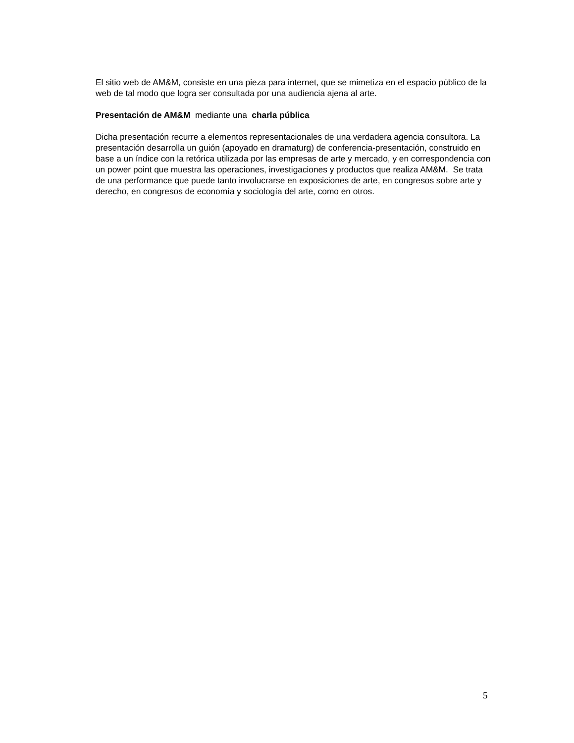El sitio web de AM&M, consiste en una pieza para internet, que se mimetiza en el espacio público de la web de tal modo que logra ser consultada por una audiencia ajena al arte.
Presentación de AM&M mediante una charla pública
Dicha presentación recurre a elementos representacionales de una verdadera agencia consultora. La presentación desarrolla un guión (apoyado en dramaturg) de conferencia-presentación, construido en base a un índice con la retórica utilizada por las empresas de arte y mercado, y en correspondencia con un power point que muestra las operaciones, investigaciones y productos que realiza AM&M. Se trata de una performance que puede tanto involucrarse en exposiciones de arte, en congresos sobre arte y derecho, en congresos de economía y sociología del arte, como en otros.
5